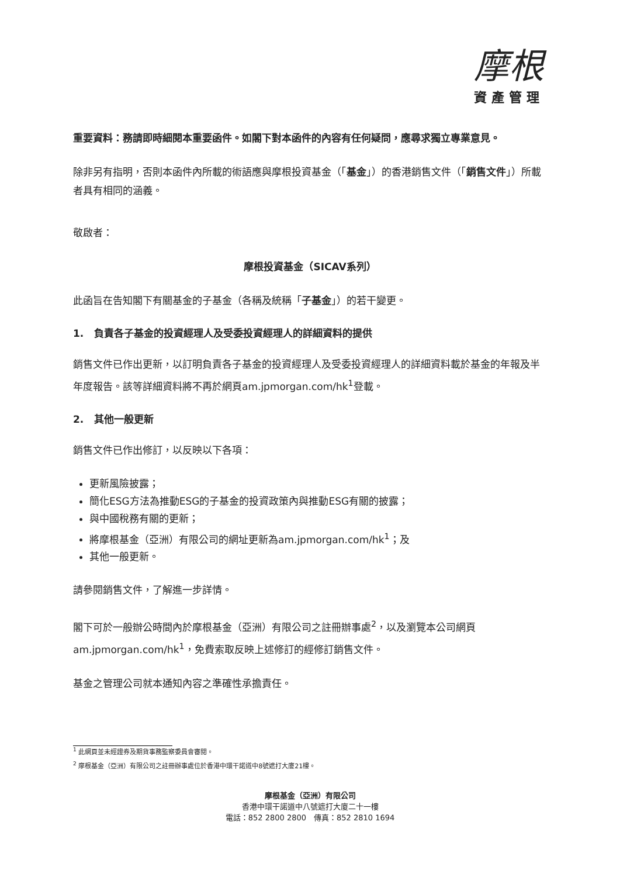摩根
資產管理
重要資料：務請即時細閱本重要函件。如閣下對本函件的內容有任何疑問，應尋求獨立專業意見。
除非另有指明，否則本函件內所載的術語應與摩根投資基金（「基金」）的香港銷售文件（「銷售文件」）所載者具有相同的涵義。
敬啟者：
摩根投資基金（SICAV系列）
此函旨在告知閣下有關基金的子基金（各稱及統稱「子基金」）的若干變更。
1. 負責各子基金的投資經理人及受委投資經理人的詳細資料的提供
銷售文件已作出更新，以訂明負責各子基金的投資經理人及受委投資經理人的詳細資料載於基金的年報及半年度報告。該等詳細資料將不再於網頁am.jpmorgan.com/hk<sup>1</sup>登載。
2. 其他一般更新
銷售文件已作出修訂，以反映以下各項：
更新風險披露；
簡化ESG方法為推動ESG的子基金的投資政策內與推動ESG有關的披露；
與中國稅務有關的更新；
將摩根基金（亞洲）有限公司的網址更新為am.jpmorgan.com/hk<sup>1</sup>；及
其他一般更新。
請參閱銷售文件，了解進一步詳情。
閣下可於一般辦公時間內於摩根基金（亞洲）有限公司之註冊辦事處<sup>2</sup>，以及瀏覽本公司網頁am.jpmorgan.com/hk<sup>1</sup>，免費索取反映上述修訂的經修訂銷售文件。
基金之管理公司就本通知內容之準確性承擔責任。
<sup>1</sup> 此網頁並未經證券及期貨事務監察委員會審閱。
<sup>2</sup> 摩根基金（亞洲）有限公司之註冊辦事處位於香港中環干諾道中8號遮打大廈21樓。
摩根基金（亞洲）有限公司
香港中環干諾道中八號遮打大廈二十一樓
電話：852 2800 2800　傳真：852 2810 1694